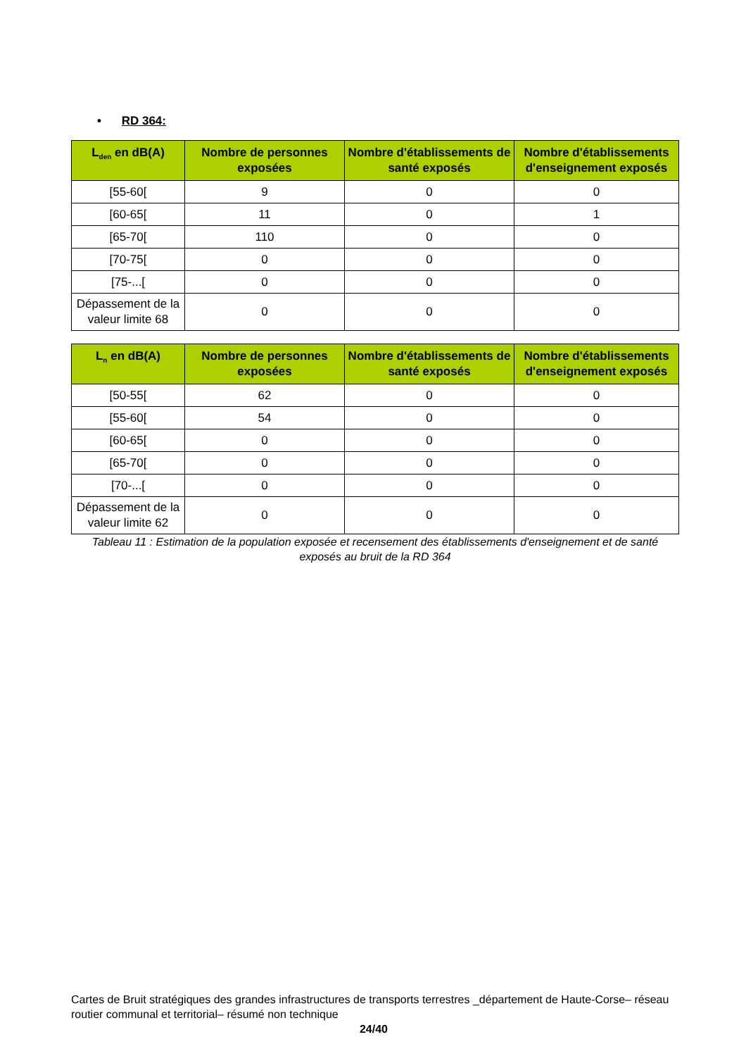• RD 364:
| L<sub>den</sub> en dB(A) | Nombre de personnes exposées | Nombre d'établissements de santé exposés | Nombre d'établissements d'enseignement exposés |
| --- | --- | --- | --- |
| [55-60[ | 9 | 0 | 0 |
| [60-65[ | 11 | 0 | 1 |
| [65-70[ | 110 | 0 | 0 |
| [70-75[ | 0 | 0 | 0 |
| [75-...[ | 0 | 0 | 0 |
| Dépassement de la valeur limite 68 | 0 | 0 | 0 |
| L<sub>n</sub> en dB(A) | Nombre de personnes exposées | Nombre d'établissements de santé exposés | Nombre d'établissements d'enseignement exposés |
| --- | --- | --- | --- |
| [50-55[ | 62 | 0 | 0 |
| [55-60[ | 54 | 0 | 0 |
| [60-65[ | 0 | 0 | 0 |
| [65-70[ | 0 | 0 | 0 |
| [70-...[ | 0 | 0 | 0 |
| Dépassement de la valeur limite 62 | 0 | 0 | 0 |
Tableau 11 : Estimation de la population exposée et recensement des établissements d'enseignement et de santé exposés au bruit de la RD 364
Cartes de Bruit stratégiques des grandes infrastructures de transports terrestres _département de Haute-Corse– réseau routier communal et territorial– résumé non technique
24/40